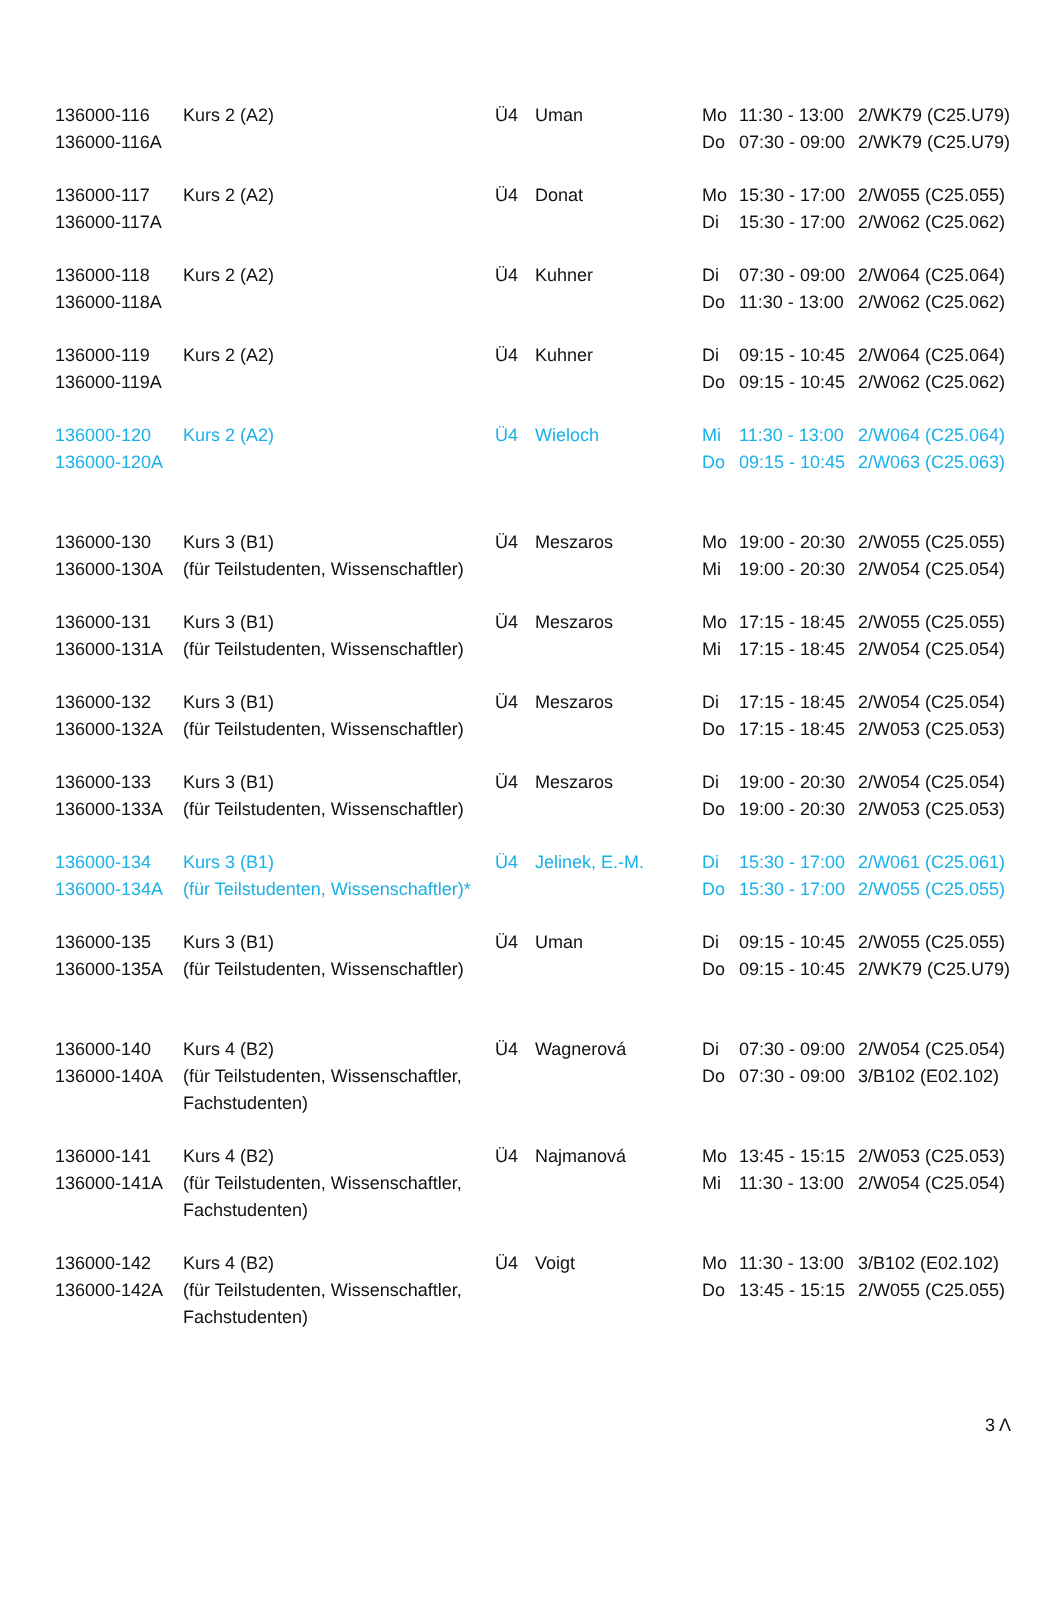| 136000-116 | Kurs 2 (A2) | Ü4 | Uman | Mo | 11:30 - 13:00 | 2/WK79 (C25.U79) |
| 136000-116A | | | | Do | 07:30 - 09:00 | 2/WK79 (C25.U79) |
| 136000-117 | Kurs 2 (A2) | Ü4 | Donat | Mo | 15:30 - 17:00 | 2/W055 (C25.055) |
| 136000-117A | | | | Di | 15:30 - 17:00 | 2/W062 (C25.062) |
| 136000-118 | Kurs 2 (A2) | Ü4 | Kuhner | Di | 07:30 - 09:00 | 2/W064 (C25.064) |
| 136000-118A | | | | Do | 11:30 - 13:00 | 2/W062 (C25.062) |
| 136000-119 | Kurs 2 (A2) | Ü4 | Kuhner | Di | 09:15 - 10:45 | 2/W064 (C25.064) |
| 136000-119A | | | | Do | 09:15 - 10:45 | 2/W062 (C25.062) |
| 136000-120 | Kurs 2 (A2) | Ü4 | Wieloch | Mi | 11:30 - 13:00 | 2/W064 (C25.064) |
| 136000-120A | | | | Do | 09:15 - 10:45 | 2/W063 (C25.063) |
| 136000-130 | Kurs 3 (B1) | Ü4 | Meszaros | Mo | 19:00 - 20:30 | 2/W055 (C25.055) |
| 136000-130A | (für Teilstudenten, Wissenschaftler) | | | Mi | 19:00 - 20:30 | 2/W054 (C25.054) |
| 136000-131 | Kurs 3 (B1) | Ü4 | Meszaros | Mo | 17:15 - 18:45 | 2/W055 (C25.055) |
| 136000-131A | (für Teilstudenten, Wissenschaftler) | | | Mi | 17:15 - 18:45 | 2/W054 (C25.054) |
| 136000-132 | Kurs 3 (B1) | Ü4 | Meszaros | Di | 17:15 - 18:45 | 2/W054 (C25.054) |
| 136000-132A | (für Teilstudenten, Wissenschaftler) | | | Do | 17:15 - 18:45 | 2/W053 (C25.053) |
| 136000-133 | Kurs 3 (B1) | Ü4 | Meszaros | Di | 19:00 - 20:30 | 2/W054 (C25.054) |
| 136000-133A | (für Teilstudenten, Wissenschaftler) | | | Do | 19:00 - 20:30 | 2/W053 (C25.053) |
| 136000-134 | Kurs 3 (B1) | Ü4 | Jelinek, E.-M. | Di | 15:30 - 17:00 | 2/W061 (C25.061) |
| 136000-134A | (für Teilstudenten, Wissenschaftler)* | | | Do | 15:30 - 17:00 | 2/W055 (C25.055) |
| 136000-135 | Kurs 3 (B1) | Ü4 | Uman | Di | 09:15 - 10:45 | 2/W055 (C25.055) |
| 136000-135A | (für Teilstudenten, Wissenschaftler) | | | Do | 09:15 - 10:45 | 2/WK79 (C25.U79) |
| 136000-140 | Kurs 4 (B2) | Ü4 | Wagnerová | Di | 07:30 - 09:00 | 2/W054 (C25.054) |
| 136000-140A | (für Teilstudenten, Wissenschaftler, | | | Do | 07:30 - 09:00 | 3/B102 (E02.102) |
| | Fachstudenten) | | | | | |
| 136000-141 | Kurs 4 (B2) | Ü4 | Najmanová | Mo | 13:45 - 15:15 | 2/W053 (C25.053) |
| 136000-141A | (für Teilstudenten, Wissenschaftler, | | | Mi | 11:30 - 13:00 | 2/W054 (C25.054) |
| | Fachstudenten) | | | | | |
| 136000-142 | Kurs 4 (B2) | Ü4 | Voigt | Mo | 11:30 - 13:00 | 3/B102 (E02.102) |
| 136000-142A | (für Teilstudenten, Wissenschaftler, | | | Do | 13:45 - 15:15 | 2/W055 (C25.055) |
| | Fachstudenten) | | | | | |
3 Λ